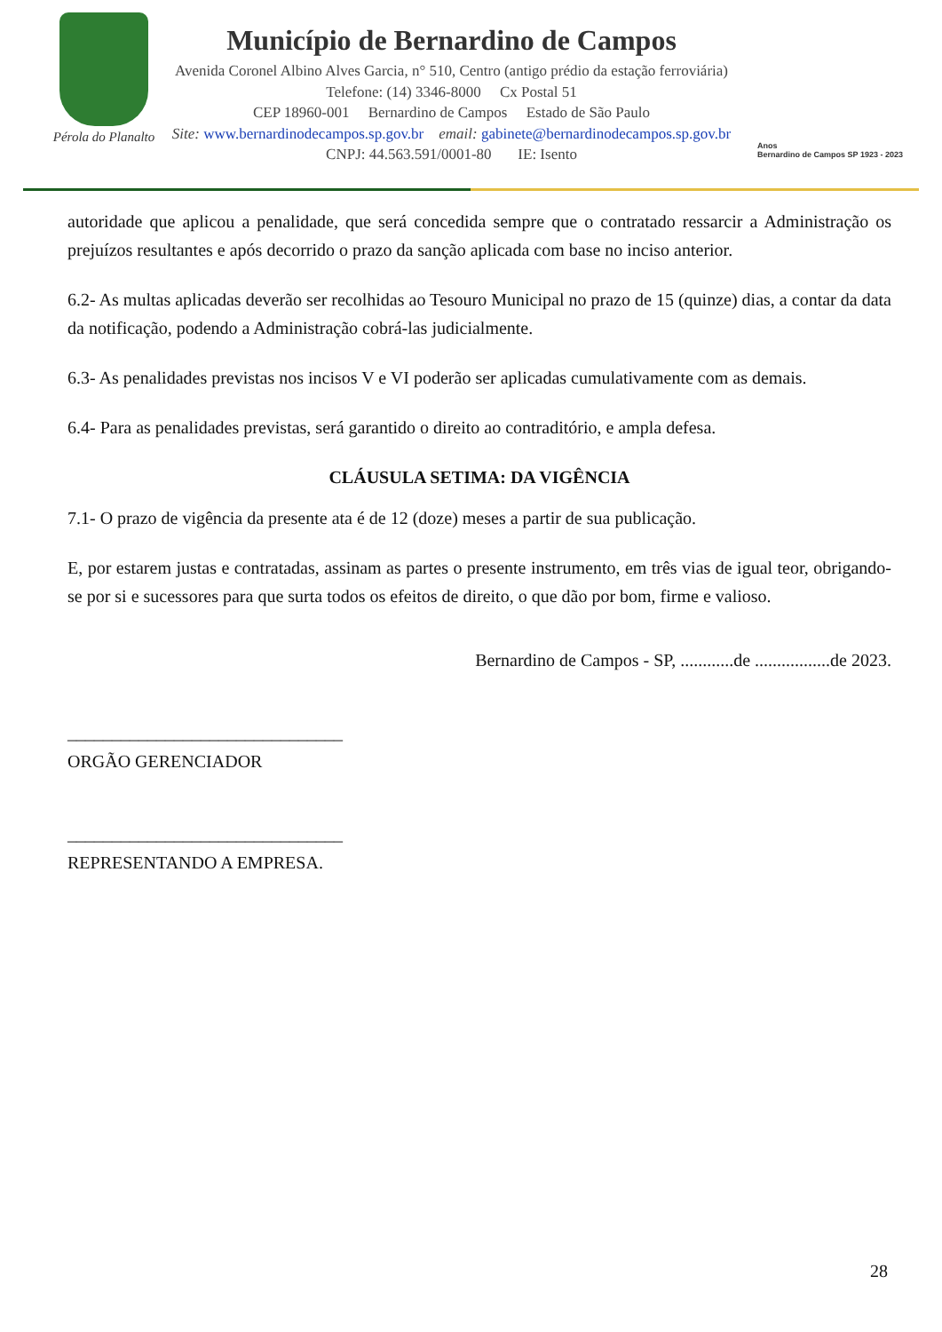Pérola do Planalto
Município de Bernardino de Campos
Avenida Coronel Albino Alves Garcia, n° 510, Centro (antigo prédio da estação ferroviária)
Telefone: (14) 3346-8000 Cx Postal 51
CEP 18960-001 Bernardino de Campos Estado de São Paulo
Site: www.bernardinodecampos.sp.gov.br email: gabinete@bernardinodecampos.sp.gov.br
CNPJ: 44.563.591/0001-80 IE: Isento
Anos
Bernardino de Campos SP 1923 - 2023
autoridade que aplicou a penalidade, que será concedida sempre que o contratado ressarcir a Administração os prejuízos resultantes e após decorrido o prazo da sanção aplicada com base no inciso anterior.
6.2- As multas aplicadas deverão ser recolhidas ao Tesouro Municipal no prazo de 15 (quinze) dias, a contar da data da notificação, podendo a Administração cobrá-las judicialmente.
6.3- As penalidades previstas nos incisos V e VI poderão ser aplicadas cumulativamente com as demais.
6.4- Para as penalidades previstas, será garantido o direito ao contraditório, e ampla defesa.
CLÁUSULA SETIMA: DA VIGÊNCIA
7.1- O prazo de vigência da presente ata é de 12 (doze) meses a partir de sua publicação.
E, por estarem justas e contratadas, assinam as partes o presente instrumento, em três vias de igual teor, obrigando-se por si e sucessores para que surta todos os efeitos de direito, o que dão por bom, firme e valioso.
Bernardino de Campos - SP, ............de .................de 2023.
_______________________________
ORGÃO GERENCIADOR
_______________________________
REPRESENTANDO A EMPRESA.
28